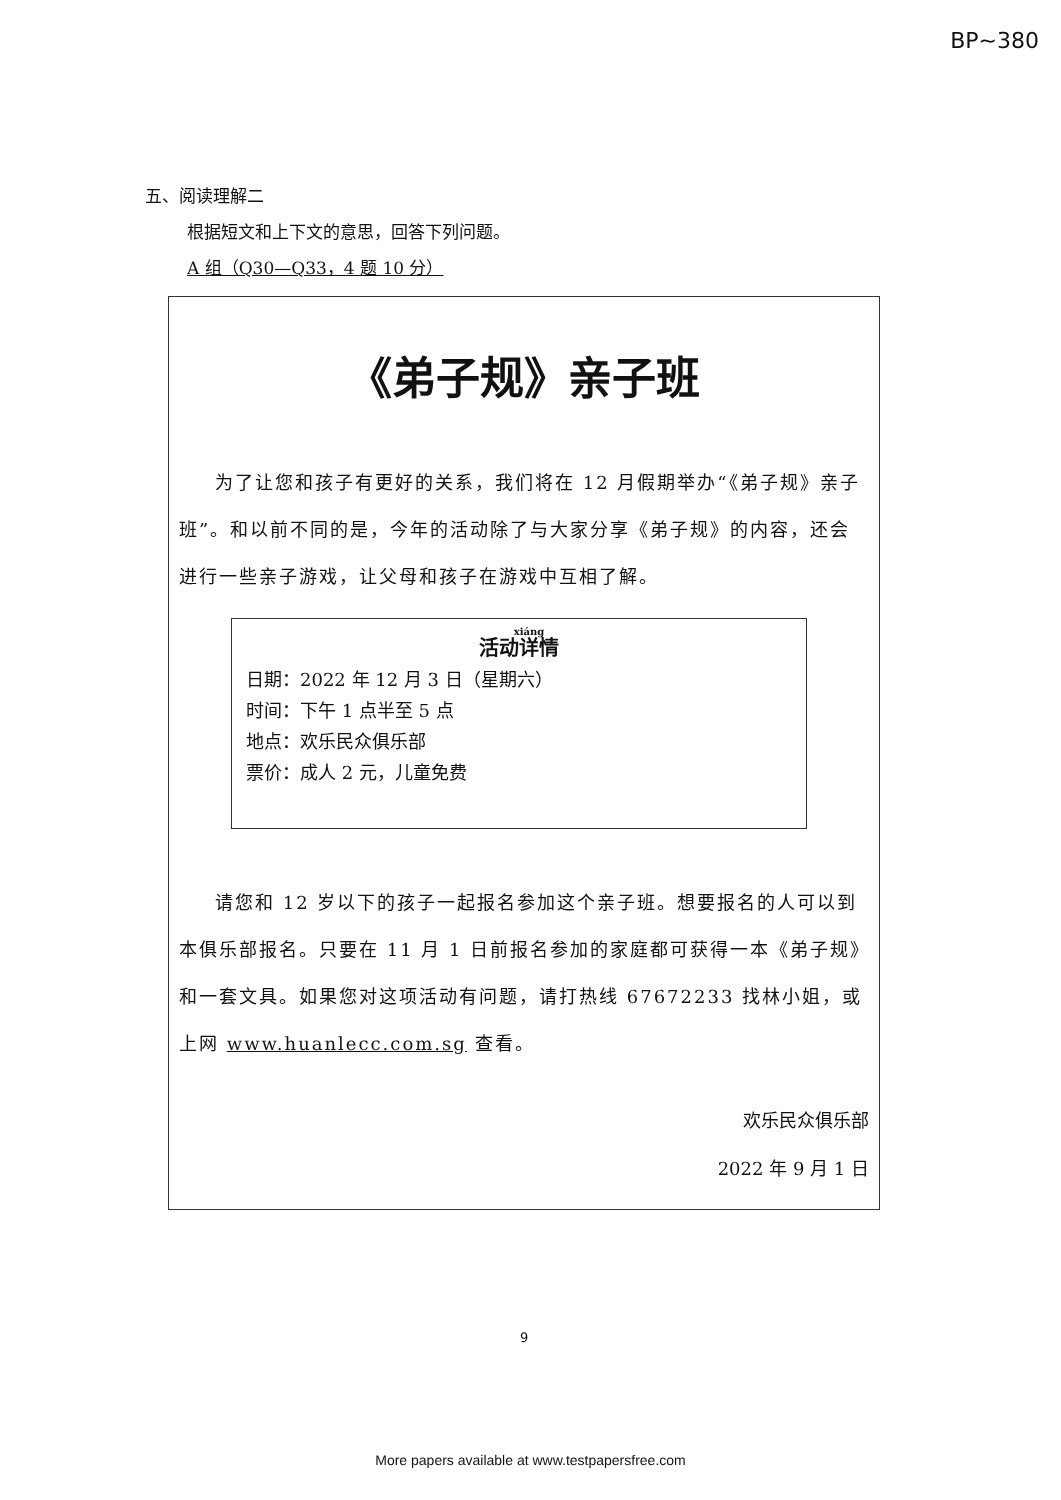BP~380
五、阅读理解二
根据短文和上下文的意思，回答下列问题。
A 组（Q30—Q33，4 题 10 分）
《弟子规》亲子班
为了让您和孩子有更好的关系，我们将在 12 月假期举办“《弟子规》亲子班”。和以前不同的是，今年的活动除了与大家分享《弟子规》的内容，还会进行一些亲子游戏，让父母和孩子在游戏中互相了解。
活动详情
日期：2022 年 12 月 3 日（星期六）
时间：下午 1 点半至 5 点
地点：欢乐民众俱乐部
票价：成人 2 元，儿童免费
请您和 12 岁以下的孩子一起报名参加这个亲子班。想要报名的人可以到本俱乐部报名。只要在 11 月 1 日前报名参加的家庭都可获得一本《弟子规》和一套文具。如果您对这项活动有问题，请打热线 67672233 找林小姐，或上网 www.huanlecc.com.sg 查看。
欢乐民众俱乐部
2022 年 9 月 1 日
9
More papers available at www.testpapersfree.com